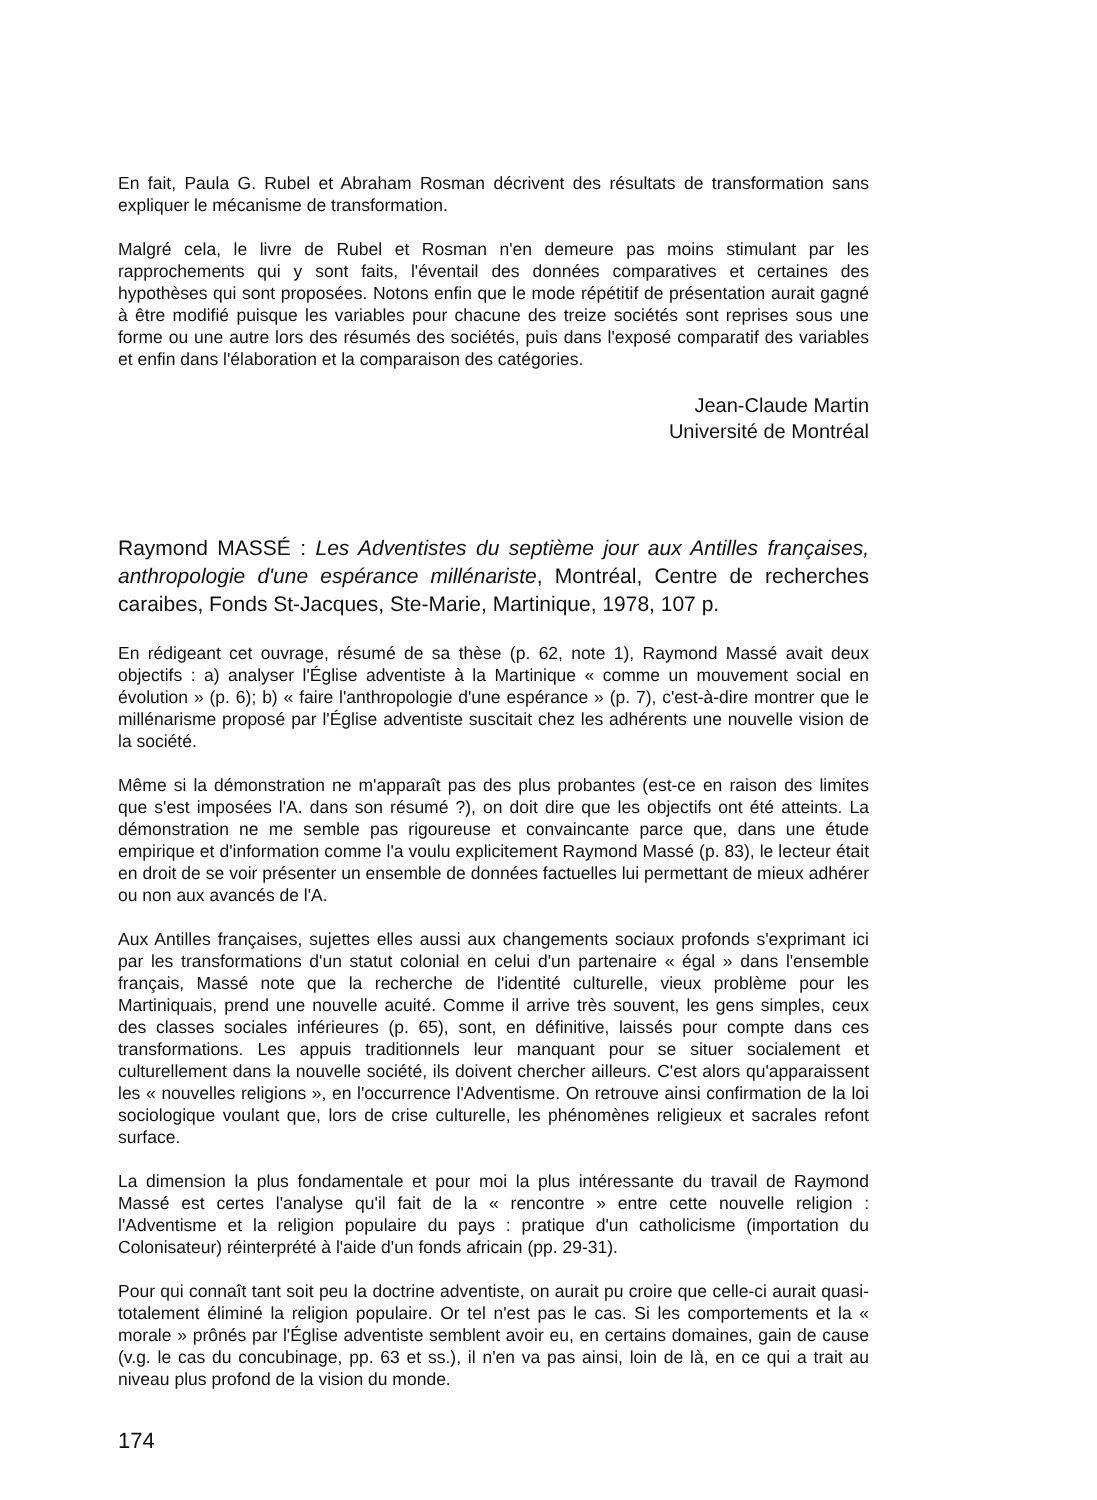En fait, Paula G. Rubel et Abraham Rosman décrivent des résultats de transformation sans expliquer le mécanisme de transformation.
Malgré cela, le livre de Rubel et Rosman n'en demeure pas moins stimulant par les rapprochements qui y sont faits, l'éventail des données comparatives et certaines des hypothèses qui sont proposées. Notons enfin que le mode répétitif de présentation aurait gagné à être modifié puisque les variables pour chacune des treize sociétés sont reprises sous une forme ou une autre lors des résumés des sociétés, puis dans l'exposé comparatif des variables et enfin dans l'élaboration et la comparaison des catégories.
Jean-Claude Martin
Université de Montréal
Raymond MASSÉ : Les Adventistes du septième jour aux Antilles françaises, anthropologie d'une espérance millénariste, Montréal, Centre de recherches caraibes, Fonds St-Jacques, Ste-Marie, Martinique, 1978, 107 p.
En rédigeant cet ouvrage, résumé de sa thèse (p. 62, note 1), Raymond Massé avait deux objectifs : a) analyser l'Église adventiste à la Martinique « comme un mouvement social en évolution » (p. 6); b) « faire l'anthropologie d'une espérance » (p. 7), c'est-à-dire montrer que le millénarisme proposé par l'Église adventiste suscitait chez les adhérents une nouvelle vision de la société.
Même si la démonstration ne m'apparaît pas des plus probantes (est-ce en raison des limites que s'est imposées l'A. dans son résumé ?), on doit dire que les objectifs ont été atteints. La démonstration ne me semble pas rigoureuse et convaincante parce que, dans une étude empirique et d'information comme l'a voulu explicitement Raymond Massé (p. 83), le lecteur était en droit de se voir présenter un ensemble de données factuelles lui permettant de mieux adhérer ou non aux avancés de l'A.
Aux Antilles françaises, sujettes elles aussi aux changements sociaux profonds s'exprimant ici par les transformations d'un statut colonial en celui d'un partenaire « égal » dans l'ensemble français, Massé note que la recherche de l'identité culturelle, vieux problème pour les Martiniquais, prend une nouvelle acuité. Comme il arrive très souvent, les gens simples, ceux des classes sociales inférieures (p. 65), sont, en définitive, laissés pour compte dans ces transformations. Les appuis traditionnels leur manquant pour se situer socialement et culturellement dans la nouvelle société, ils doivent chercher ailleurs. C'est alors qu'apparaissent les « nouvelles religions », en l'occurrence l'Adventisme. On retrouve ainsi confirmation de la loi sociologique voulant que, lors de crise culturelle, les phénomènes religieux et sacrales refont surface.
La dimension la plus fondamentale et pour moi la plus intéressante du travail de Raymond Massé est certes l'analyse qu'il fait de la « rencontre » entre cette nouvelle religion : l'Adventisme et la religion populaire du pays : pratique d'un catholicisme (importation du Colonisateur) réinterprété à l'aide d'un fonds africain (pp. 29-31).
Pour qui connaît tant soit peu la doctrine adventiste, on aurait pu croire que celle-ci aurait quasi-totalement éliminé la religion populaire. Or tel n'est pas le cas. Si les comportements et la « morale » prônés par l'Église adventiste semblent avoir eu, en certains domaines, gain de cause (v.g. le cas du concubinage, pp. 63 et ss.), il n'en va pas ainsi, loin de là, en ce qui a trait au niveau plus profond de la vision du monde.
174